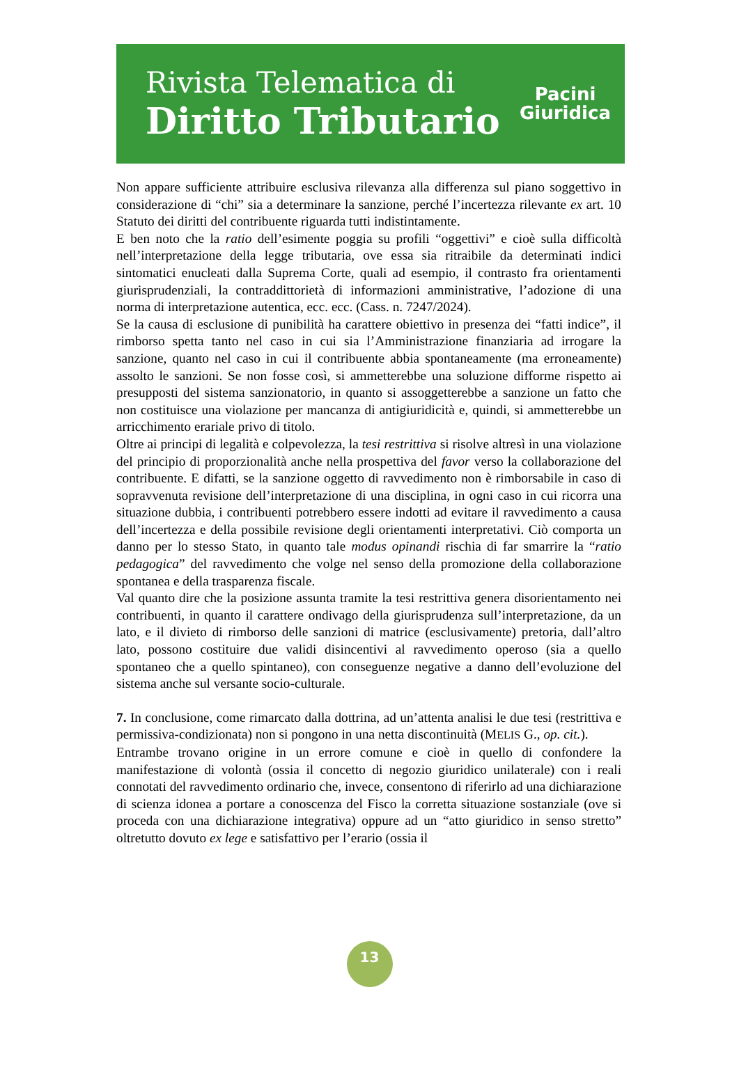Rivista Telematica di
Diritto Tributario
Pacini
Giuridica
Non appare sufficiente attribuire esclusiva rilevanza alla differenza sul piano soggettivo in considerazione di “chi” sia a determinare la sanzione, perché l’incertezza rilevante ex art. 10 Statuto dei diritti del contribuente riguarda tutti indistintamente.
E ben noto che la ratio dell’esimente poggia su profili “oggettivi” e cioè sulla difficoltà nell’interpretazione della legge tributaria, ove essa sia ritraibile da determinati indici sintomatici enucleati dalla Suprema Corte, quali ad esempio, il contrasto fra orientamenti giurisprudenziali, la contraddittorietà di informazioni amministrative, l’adozione di una norma di interpretazione autentica, ecc. ecc. (Cass. n. 7247/2024).
Se la causa di esclusione di punibilità ha carattere obiettivo in presenza dei “fatti indice”, il rimborso spetta tanto nel caso in cui sia l’Amministrazione finanziaria ad irrogare la sanzione, quanto nel caso in cui il contribuente abbia spontaneamente (ma erroneamente) assolto le sanzioni. Se non fosse così, si ammetterebbe una soluzione difforme rispetto ai presupposti del sistema sanzionatorio, in quanto si assoggetterebbe a sanzione un fatto che non costituisce una violazione per mancanza di antigiuridicità e, quindi, si ammetterebbe un arricchimento erariale privo di titolo.
Oltre ai principi di legalità e colpevolezza, la tesi restrittiva si risolve altresì in una violazione del principio di proporzionalità anche nella prospettiva del favor verso la collaborazione del contribuente. E difatti, se la sanzione oggetto di ravvedimento non è rimborsabile in caso di sopravvenuta revisione dell’interpretazione di una disciplina, in ogni caso in cui ricorra una situazione dubbia, i contribuenti potrebbero essere indotti ad evitare il ravvedimento a causa dell’incertezza e della possibile revisione degli orientamenti interpretativi. Ciò comporta un danno per lo stesso Stato, in quanto tale modus opinandi rischia di far smarrire la “ratio pedagogica” del ravvedimento che volge nel senso della promozione della collaborazione spontanea e della trasparenza fiscale.
Val quanto dire che la posizione assunta tramite la tesi restrittiva genera disorientamento nei contribuenti, in quanto il carattere ondivago della giurisprudenza sull’interpretazione, da un lato, e il divieto di rimborso delle sanzioni di matrice (esclusivamente) pretoria, dall’altro lato, possono costituire due validi disincentivi al ravvedimento operoso (sia a quello spontaneo che a quello spintaneo), con conseguenze negative a danno dell’evoluzione del sistema anche sul versante socio-culturale.
7. In conclusione, come rimarcato dalla dottrina, ad un’attenta analisi le due tesi (restrittiva e permissiva-condizionata) non si pongono in una netta discontinuità (MELIS G., op. cit.).
Entrambe trovano origine in un errore comune e cioè in quello di confondere la manifestazione di volontà (ossia il concetto di negozio giuridico unilaterale) con i reali connotati del ravvedimento ordinario che, invece, consentono di riferirlo ad una dichiarazione di scienza idonea a portare a conoscenza del Fisco la corretta situazione sostanziale (ove si proceda con una dichiarazione integrativa) oppure ad un “atto giuridico in senso stretto” oltretutto dovuto ex lege e satisfattivo per l’erario (ossia il
13